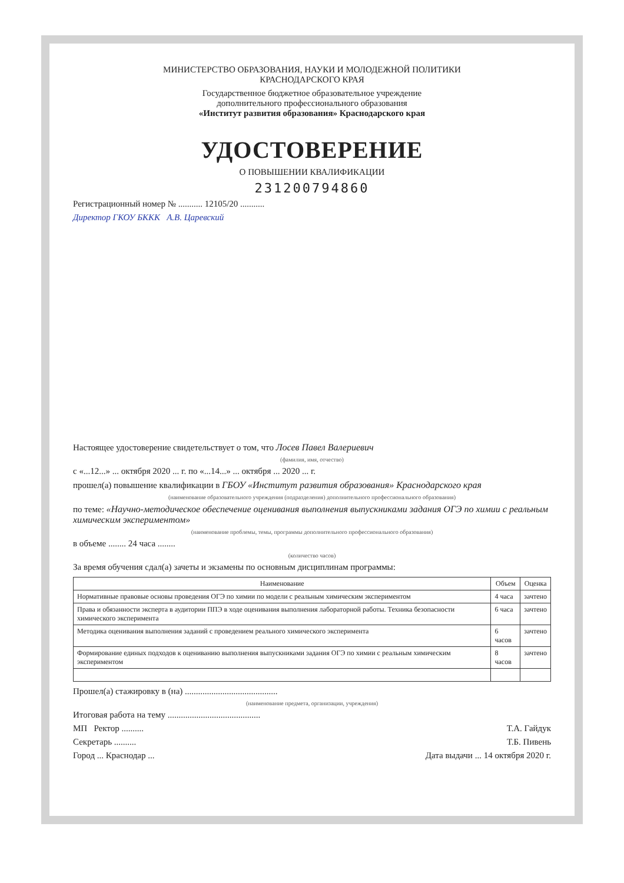МИНИСТЕРСТВО ОБРАЗОВАНИЯ, НАУКИ И МОЛОДЕЖНОЙ ПОЛИТИКИ
КРАСНОДАРСКОГО КРАЯ
Государственное бюджетное образовательное учреждение
дополнительного профессионального образования
«Институт развития образования» Краснодарского края
УДОСТОВЕРЕНИЕ
О ПОВЫШЕНИИ КВАЛИФИКАЦИИ
231200794860
Регистрационный номер № ........... 12105/20 ...........
Директор ГКОУ БККК А.В. Царевский
Настоящее удостоверение свидетельствует о том, что Лосев Павел Валериевич
(фамилия, имя, отчество)
с «...12...» ... октября 2020 ... г. по «...14...» ... октября ... 2020 ... г.
прошел(а) повышение квалификации в ГБОУ «Институт развития образования» Краснодарского края
(наименование образовательного учреждения (подразделения) дополнительного профессионального образования)
по теме: «Научно-методическое обеспечение оценивания выполнения выпускниками задания ОГЭ по химии с реальным химическим экспериментом»
(наименование проблемы, темы, программы дополнительного профессионального образования)
в объеме ........ 24 часа ........
(количество часов)
За время обучения сдал(а) зачеты и экзамены по основным дисциплинам программы:
| Наименование | Объем | Оценка |
| --- | --- | --- |
| Нормативные правовые основы проведения ОГЭ по химии по модели с реальным химическим экспериментом | 4 часа | зачтено |
| Права и обязанности эксперта в аудитории ППЭ в ходе оценивания выполнения лабораторной работы. Техника безопасности химического эксперимента | 6 часа | зачтено |
| Методика оценивания выполнения заданий с проведением реального химического эксперимента | 6 часов | зачтено |
| Формирование единых подходов к оцениванию выполнения выпускниками задания ОГЭ по химии с реальным химическим экспериментом | 8 часов | зачтено |
Прошел(а) стажировку в (на) ..........................................
(наименование предмета, организации, учреждения)
Итоговая работа на тему ..........................................
МП Ректор .......... Т.А. Гайдук
Секретарь .......... Т.Б. Пивень
Город ... Краснодар ... Дата выдачи ... 14 октября 2020 г.